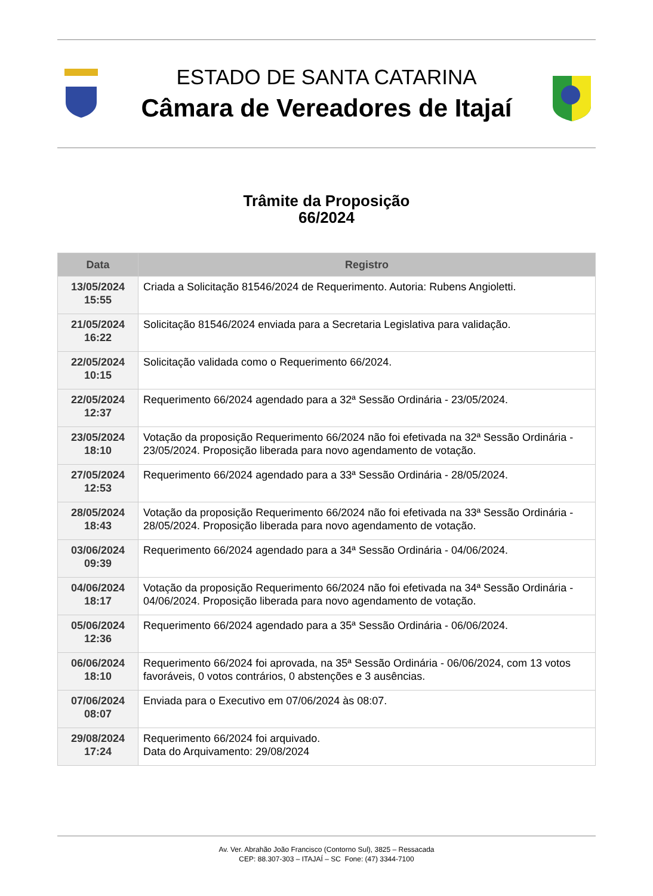ESTADO DE SANTA CATARINA
Câmara de Vereadores de Itajaí
Trâmite da Proposição
66/2024
| Data | Registro |
| --- | --- |
| 13/05/2024 15:55 | Criada a Solicitação 81546/2024 de Requerimento. Autoria: Rubens Angioletti. |
| 21/05/2024 16:22 | Solicitação 81546/2024 enviada para a Secretaria Legislativa para validação. |
| 22/05/2024 10:15 | Solicitação validada como o Requerimento 66/2024. |
| 22/05/2024 12:37 | Requerimento 66/2024 agendado para a 32ª Sessão Ordinária - 23/05/2024. |
| 23/05/2024 18:10 | Votação da proposição Requerimento 66/2024 não foi efetivada na 32ª Sessão Ordinária - 23/05/2024. Proposição liberada para novo agendamento de votação. |
| 27/05/2024 12:53 | Requerimento 66/2024 agendado para a 33ª Sessão Ordinária - 28/05/2024. |
| 28/05/2024 18:43 | Votação da proposição Requerimento 66/2024 não foi efetivada na 33ª Sessão Ordinária - 28/05/2024. Proposição liberada para novo agendamento de votação. |
| 03/06/2024 09:39 | Requerimento 66/2024 agendado para a 34ª Sessão Ordinária - 04/06/2024. |
| 04/06/2024 18:17 | Votação da proposição Requerimento 66/2024 não foi efetivada na 34ª Sessão Ordinária - 04/06/2024. Proposição liberada para novo agendamento de votação. |
| 05/06/2024 12:36 | Requerimento 66/2024 agendado para a 35ª Sessão Ordinária - 06/06/2024. |
| 06/06/2024 18:10 | Requerimento 66/2024 foi aprovada, na 35ª Sessão Ordinária - 06/06/2024, com 13 votos favoráveis, 0 votos contrários, 0 abstenções e 3 ausências. |
| 07/06/2024 08:07 | Enviada para o Executivo em 07/06/2024 às 08:07. |
| 29/08/2024 17:24 | Requerimento 66/2024 foi arquivado. Data do Arquivamento: 29/08/2024 |
Av. Ver. Abrahão João Francisco (Contorno Sul), 3825 – Ressacada
CEP: 88.307-303 – ITAJAÍ – SC Fone: (47) 3344-7100